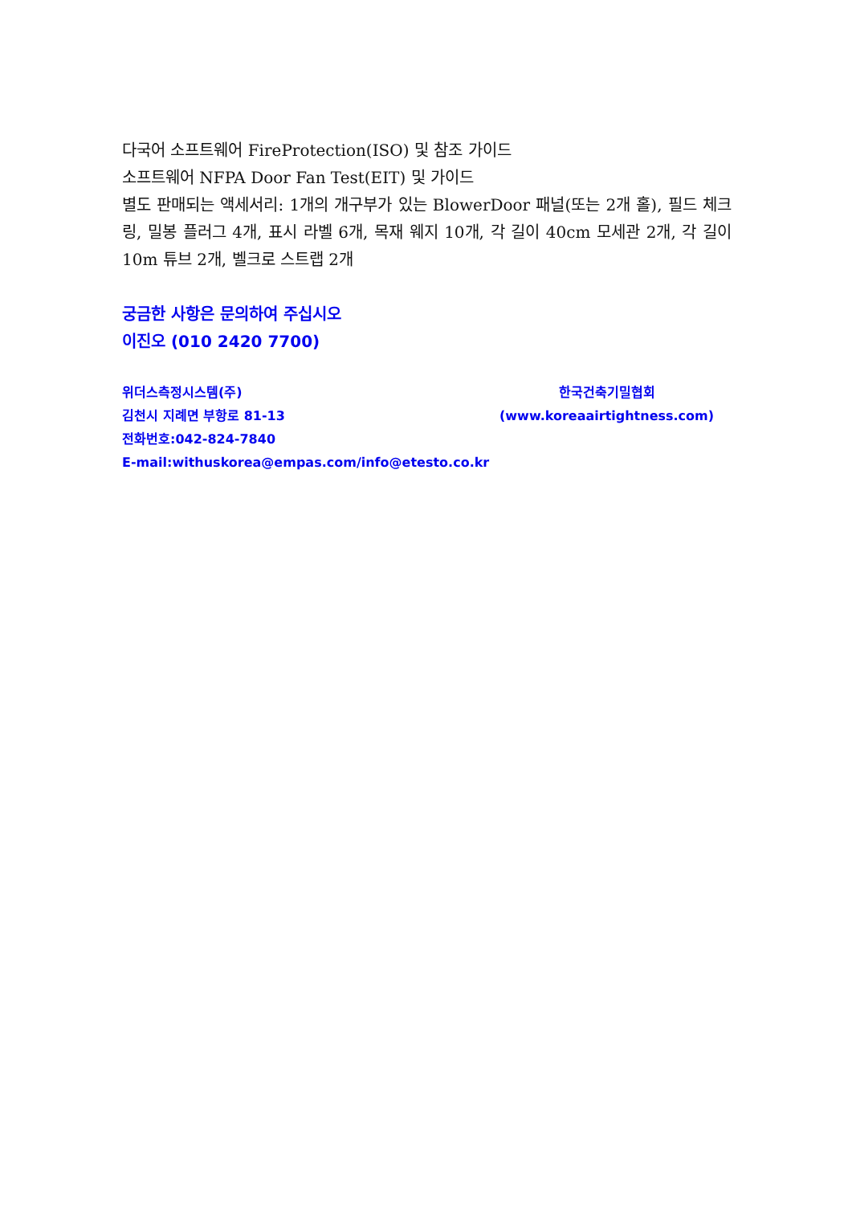다국어 소프트웨어 FireProtection(ISO) 및 참조 가이드
소프트웨어 NFPA Door Fan Test(EIT) 및 가이드
별도 판매되는 액세서리: 1개의 개구부가 있는 BlowerDoor 패널(또는 2개 홀), 필드 체크 링, 밀봉 플러그 4개, 표시 라벨 6개, 목재 웨지 10개, 각 길이 40cm 모세관 2개, 각 길이 10m 튜브 2개, 벨크로 스트랩 2개
궁금한 사항은 문의하여 주십시오
이진오 (010 2420 7700)
위더스측정시스템(주)
김천시 지례면 부항로 81-13
전화번호:042-824-7840
E-mail:withuskorea@empas.com/info@etesto.co.kr
한국건축기밀협회
(www.koreaairtightness.com)